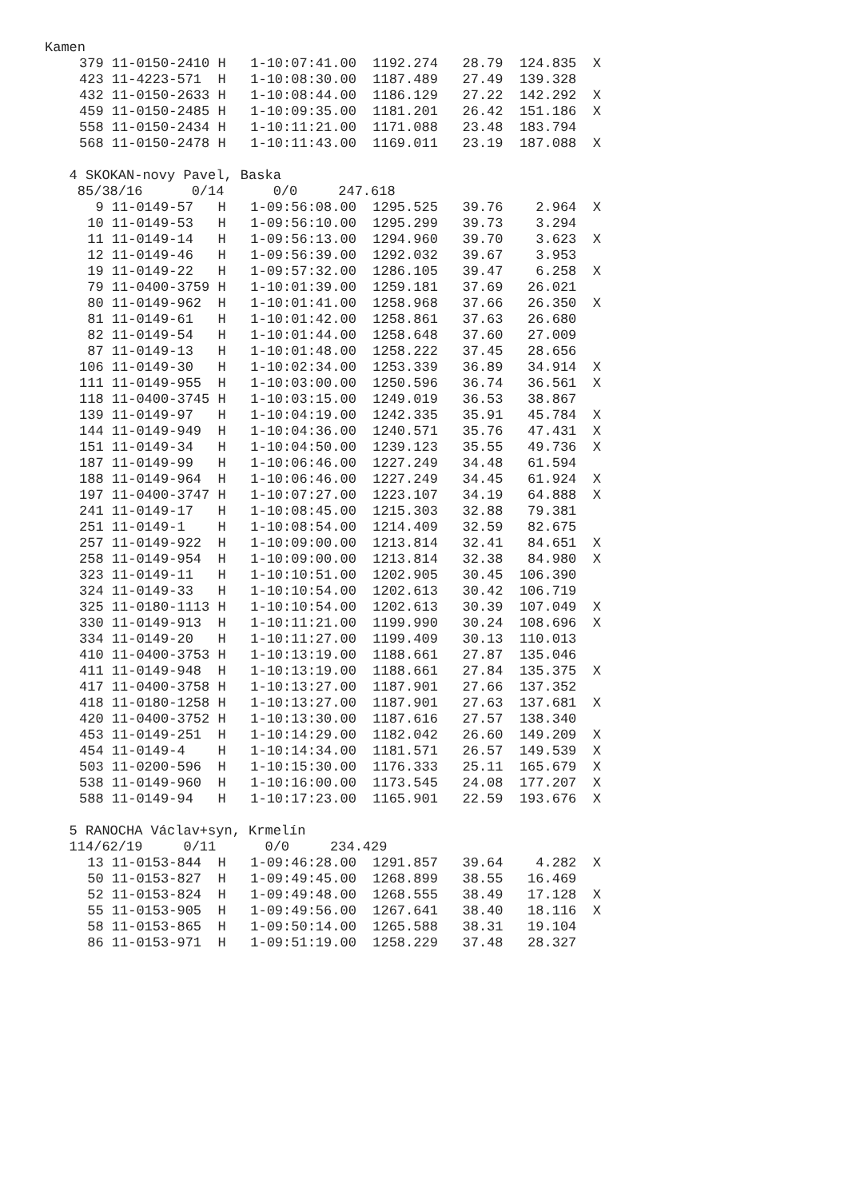Kamen
| 379 | 11-0150-2410 H 1-10:07:41.00 1192.274 28.79 124.835 X |
| 423 | 11-4223-571 H 1-10:08:30.00 1187.489 27.49 139.328 |
| 432 | 11-0150-2633 H 1-10:08:44.00 1186.129 27.22 142.292 X |
| 459 | 11-0150-2485 H 1-10:09:35.00 1181.201 26.42 151.186 X |
| 558 | 11-0150-2434 H 1-10:11:21.00 1171.088 23.48 183.794 |
| 568 | 11-0150-2478 H 1-10:11:43.00 1169.011 23.19 187.088 X |
4 SKOKAN-novy Pavel, Baska
85/38/16 0/14 0/0 247.618
| 9 | 11-0149-57 H 1-09:56:08.00 1295.525 39.76 2.964 X |
| 10 | 11-0149-53 H 1-09:56:10.00 1295.299 39.73 3.294 |
| 11 | 11-0149-14 H 1-09:56:13.00 1294.960 39.70 3.623 X |
| 12 | 11-0149-46 H 1-09:56:39.00 1292.032 39.67 3.953 |
| 19 | 11-0149-22 H 1-09:57:32.00 1286.105 39.47 6.258 X |
| 79 | 11-0400-3759 H 1-10:01:39.00 1259.181 37.69 26.021 |
| 80 | 11-0149-962 H 1-10:01:41.00 1258.968 37.66 26.350 X |
| 81 | 11-0149-61 H 1-10:01:42.00 1258.861 37.63 26.680 |
| 82 | 11-0149-54 H 1-10:01:44.00 1258.648 37.60 27.009 |
| 87 | 11-0149-13 H 1-10:01:48.00 1258.222 37.45 28.656 |
| 106 | 11-0149-30 H 1-10:02:34.00 1253.339 36.89 34.914 X |
| 111 | 11-0149-955 H 1-10:03:00.00 1250.596 36.74 36.561 X |
| 118 | 11-0400-3745 H 1-10:03:15.00 1249.019 36.53 38.867 |
| 139 | 11-0149-97 H 1-10:04:19.00 1242.335 35.91 45.784 X |
| 144 | 11-0149-949 H 1-10:04:36.00 1240.571 35.76 47.431 X |
| 151 | 11-0149-34 H 1-10:04:50.00 1239.123 35.55 49.736 X |
| 187 | 11-0149-99 H 1-10:06:46.00 1227.249 34.48 61.594 |
| 188 | 11-0149-964 H 1-10:06:46.00 1227.249 34.45 61.924 X |
| 197 | 11-0400-3747 H 1-10:07:27.00 1223.107 34.19 64.888 X |
| 241 | 11-0149-17 H 1-10:08:45.00 1215.303 32.88 79.381 |
| 251 | 11-0149-1 H 1-10:08:54.00 1214.409 32.59 82.675 |
| 257 | 11-0149-922 H 1-10:09:00.00 1213.814 32.41 84.651 X |
| 258 | 11-0149-954 H 1-10:09:00.00 1213.814 32.38 84.980 X |
| 323 | 11-0149-11 H 1-10:10:51.00 1202.905 30.45 106.390 |
| 324 | 11-0149-33 H 1-10:10:54.00 1202.613 30.42 106.719 |
| 325 | 11-0180-1113 H 1-10:10:54.00 1202.613 30.39 107.049 X |
| 330 | 11-0149-913 H 1-10:11:21.00 1199.990 30.24 108.696 X |
| 334 | 11-0149-20 H 1-10:11:27.00 1199.409 30.13 110.013 |
| 410 | 11-0400-3753 H 1-10:13:19.00 1188.661 27.87 135.046 |
| 411 | 11-0149-948 H 1-10:13:19.00 1188.661 27.84 135.375 X |
| 417 | 11-0400-3758 H 1-10:13:27.00 1187.901 27.66 137.352 |
| 418 | 11-0180-1258 H 1-10:13:27.00 1187.901 27.63 137.681 X |
| 420 | 11-0400-3752 H 1-10:13:30.00 1187.616 27.57 138.340 |
| 453 | 11-0149-251 H 1-10:14:29.00 1182.042 26.60 149.209 X |
| 454 | 11-0149-4 H 1-10:14:34.00 1181.571 26.57 149.539 X |
| 503 | 11-0200-596 H 1-10:15:30.00 1176.333 25.11 165.679 X |
| 538 | 11-0149-960 H 1-10:16:00.00 1173.545 24.08 177.207 X |
| 588 | 11-0149-94 H 1-10:17:23.00 1165.901 22.59 193.676 X |
5 RANOCHA Václav+syn, Krmelín
114/62/19 0/11 0/0 234.429
| 13 | 11-0153-844 H 1-09:46:28.00 1291.857 39.64 4.282 X |
| 50 | 11-0153-827 H 1-09:49:45.00 1268.899 38.55 16.469 |
| 52 | 11-0153-824 H 1-09:49:48.00 1268.555 38.49 17.128 X |
| 55 | 11-0153-905 H 1-09:49:56.00 1267.641 38.40 18.116 X |
| 58 | 11-0153-865 H 1-09:50:14.00 1265.588 38.31 19.104 |
| 86 | 11-0153-971 H 1-09:51:19.00 1258.229 37.48 28.327 |